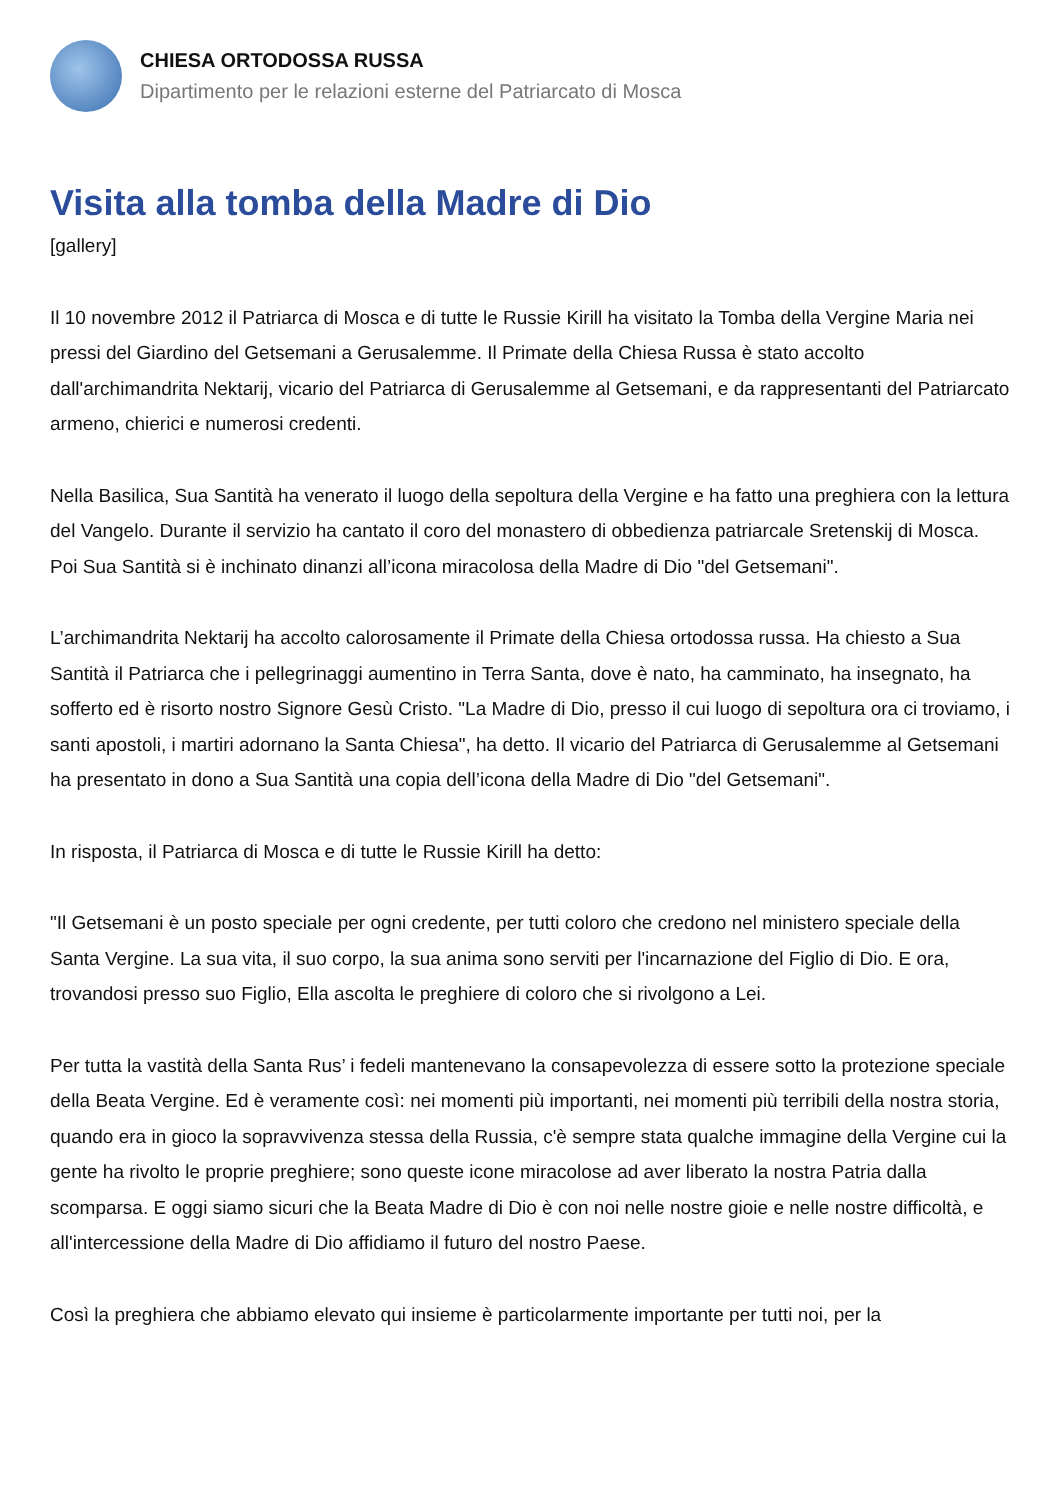CHIESA ORTODOSSA RUSSA
Dipartimento per le relazioni esterne del Patriarcato di Mosca
Visita alla tomba della Madre di Dio
[gallery]
Il 10 novembre 2012 il Patriarca di Mosca e di tutte le Russie Kirill ha visitato la Tomba della Vergine Maria nei pressi del Giardino del Getsemani a Gerusalemme. Il Primate della Chiesa Russa è stato accolto dall'archimandrita Nektarij, vicario del Patriarca di Gerusalemme al Getsemani, e da rappresentanti del Patriarcato armeno, chierici e numerosi credenti.
Nella Basilica, Sua Santità ha venerato il luogo della sepoltura della Vergine e ha fatto una preghiera con la lettura del Vangelo. Durante il servizio ha cantato il coro del monastero di obbedienza patriarcale Sretenskij di Mosca. Poi Sua Santità si è inchinato dinanzi all’icona miracolosa della Madre di Dio "del Getsemani".
L’archimandrita Nektarij ha accolto calorosamente il Primate della Chiesa ortodossa russa. Ha chiesto a Sua Santità il Patriarca che i pellegrinaggi aumentino in Terra Santa, dove è nato, ha camminato, ha insegnato, ha sofferto ed è risorto nostro Signore Gesù Cristo. "La Madre di Dio, presso il cui luogo di sepoltura ora ci troviamo, i santi apostoli, i martiri adornano la Santa Chiesa", ha detto. Il vicario del Patriarca di Gerusalemme al Getsemani ha presentato in dono a Sua Santità una copia dell’icona della Madre di Dio "del Getsemani".
In risposta, il Patriarca di Mosca e di tutte le Russie Kirill ha detto:
"Il Getsemani è un posto speciale per ogni credente, per tutti coloro che credono nel ministero speciale della Santa Vergine. La sua vita, il suo corpo, la sua anima sono serviti per l'incarnazione del Figlio di Dio. E ora, trovandosi presso suo Figlio, Ella ascolta le preghiere di coloro che si rivolgono a Lei.
Per tutta la vastità della Santa Rus’ i fedeli mantenevano la consapevolezza di essere sotto la protezione speciale della Beata Vergine. Ed è veramente così: nei momenti più importanti, nei momenti più terribili della nostra storia, quando era in gioco la sopravvivenza stessa della Russia, c'è sempre stata qualche immagine della Vergine cui la gente ha rivolto le proprie preghiere; sono queste icone miracolose ad aver liberato la nostra Patria dalla scomparsa. E oggi siamo sicuri che la Beata Madre di Dio è con noi nelle nostre gioie e nelle nostre difficoltà, e all'intercessione della Madre di Dio affidiamo il futuro del nostro Paese.
Così la preghiera che abbiamo elevato qui insieme è particolarmente importante per tutti noi, per la